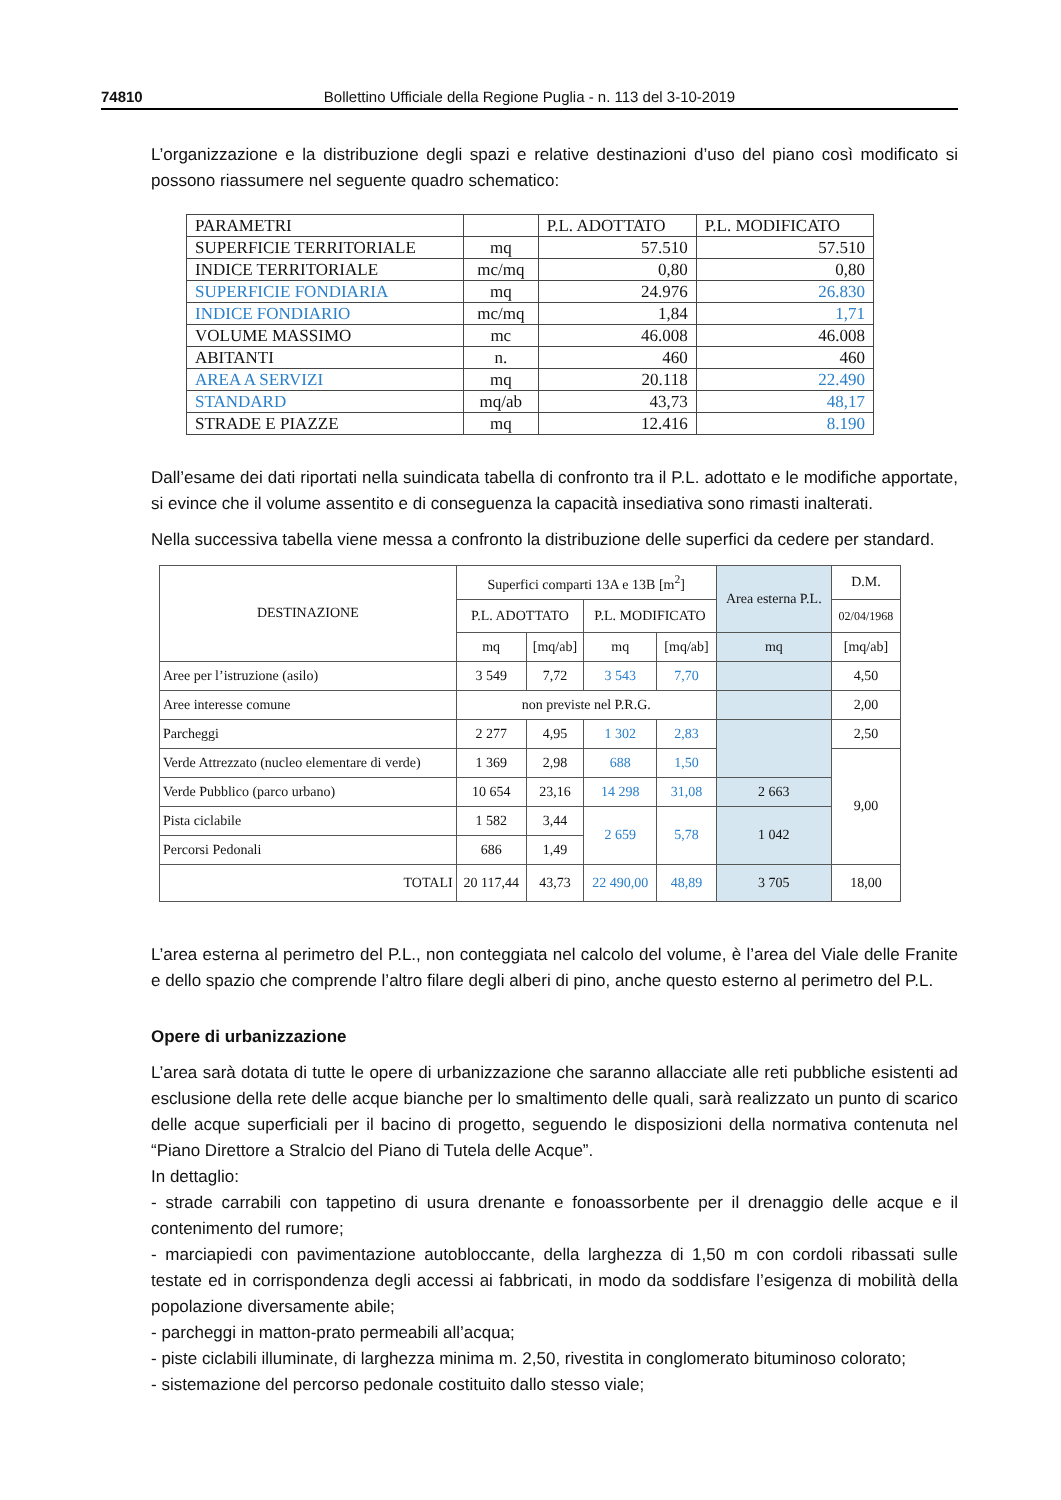74810 Bollettino Ufficiale della Regione Puglia - n. 113 del 3-10-2019
L’organizzazione e la distribuzione degli spazi e relative destinazioni d’uso del piano così modificato si possono riassumere nel seguente quadro schematico:
| PARAMETRI | | P.L. ADOTTATO | P.L. MODIFICATO |
| --- | --- | --- | --- |
| SUPERFICIE TERRITORIALE | mq | 57.510 | 57.510 |
| INDICE TERRITORIALE | mc/mq | 0,80 | 0,80 |
| SUPERFICIE FONDIARIA | mq | 24.976 | 26.830 |
| INDICE FONDIARIO | mc/mq | 1,84 | 1,71 |
| VOLUME MASSIMO | mc | 46.008 | 46.008 |
| ABITANTI | n. | 460 | 460 |
| AREA A SERVIZI | mq | 20.118 | 22.490 |
| STANDARD | mq/ab | 43,73 | 48,17 |
| STRADE E PIAZZE | mq | 12.416 | 8.190 |
Dall’esame dei dati riportati nella suindicata tabella di confronto tra il P.L. adottato e le modifiche apportate, si evince che il volume assentito e di conseguenza la capacità insediativa sono rimasti inalterati.
Nella successiva tabella viene messa a confronto la distribuzione delle superfici da cedere per standard.
| DESTINAZIONE | Superfici comparti 13A e 13B [m<sup>2</sup>] | | | | Area esterna P.L. | D.M. |
| --- | --- | --- | --- | --- | --- | --- |
| | P.L. ADOTTATO | | P.L. MODIFICATO | | | 02/04/1968 |
| | mq | [mq/ab] | mq | [mq/ab] | mq | [mq/ab] |
| Aree per l’istruzione (asilo) | 3 549 | 7,72 | 3 543 | 7,70 | | 4,50 |
| Aree interesse comune | non previste nel P.R.G. | | | | | 2,00 |
| Parcheggi | 2 277 | 4,95 | 1 302 | 2,83 | | 2,50 |
| Verde Attrezzato (nucleo elementare di verde) | 1 369 | 2,98 | 688 | 1,50 | | 9,00 |
| Verde Pubblico (parco urbano) | 10 654 | 23,16 | 14 298 | 31,08 | 2 663 | |
| Pista ciclabile | 1 582 | 3,44 | 2 659 | 5,78 | 1 042 | |
| Percorsi Pedonali | 686 | 1,49 | | | | |
| TOTALI | 20 117,44 | 43,73 | 22 490,00 | 48,89 | 3 705 | 18,00 |
L’area esterna al perimetro del P.L., non conteggiata nel calcolo del volume, è l’area del Viale delle Franite e dello spazio che comprende l’altro filare degli alberi di pino, anche questo esterno al perimetro del P.L.
Opere di urbanizzazione
L’area sarà dotata di tutte le opere di urbanizzazione che saranno allacciate alle reti pubbliche esistenti ad esclusione della rete delle acque bianche per lo smaltimento delle quali, sarà realizzato un punto di scarico delle acque superficiali per il bacino di progetto, seguendo le disposizioni della normativa contenuta nel “Piano Direttore a Stralcio del Piano di Tutela delle Acque”.
In dettaglio:
- strade carrabili con tappetino di usura drenante e fonoassorbente per il drenaggio delle acque e il contenimento del rumore;
- marciapiedi con pavimentazione autobloccante, della larghezza di 1,50 m con cordoli ribassati sulle testate ed in corrispondenza degli accessi ai fabbricati, in modo da soddisfare l’esigenza di mobilità della popolazione diversamente abile;
- parcheggi in matton-prato permeabili all’acqua;
- piste ciclabili illuminate, di larghezza minima m. 2,50, rivestita in conglomerato bituminoso colorato;
- sistemazione del percorso pedonale costituito dallo stesso viale;